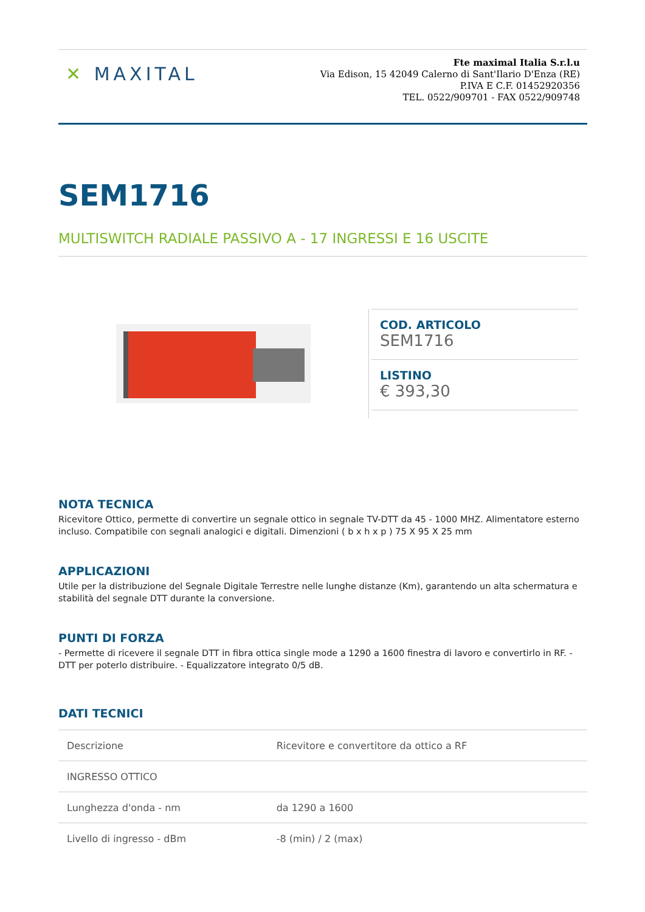✕ MAXITAL
Fte maximal Italia S.r.l.u
Via Edison, 15 42049 Calerno di Sant'Ilario D'Enza (RE)
P.IVA E C.F. 01452920356
TEL. 0522/909701 - FAX 0522/909748
SEM1716
MULTISWITCH RADIALE PASSIVO A - 17 INGRESSI E 16 USCITE
COD. ARTICOLO
SEM1716
LISTINO
€ 393,30
NOTA TECNICA
Ricevitore Ottico, permette di convertire un segnale ottico in segnale TV-DTT da 45 - 1000 MHZ. Alimentatore esterno incluso. Compatibile con segnali analogici e digitali. Dimenzioni ( b x h x p ) 75 X 95 X 25 mm
APPLICAZIONI
Utile per la distribuzione del Segnale Digitale Terrestre nelle lunghe distanze (Km), garantendo un alta schermatura e stabilità del segnale DTT durante la conversione.
PUNTI DI FORZA
- Permette di ricevere il segnale DTT in fibra ottica single mode a 1290 a 1600 finestra di lavoro e convertirlo in RF. - DTT per poterlo distribuire. - Equalizzatore integrato 0/5 dB.
DATI TECNICI
| Descrizione | Ricevitore e convertitore da ottico a RF |
| INGRESSO OTTICO | |
| Lunghezza d'onda - nm | da 1290 a 1600 |
| Livello di ingresso - dBm | -8 (min) / 2 (max) |